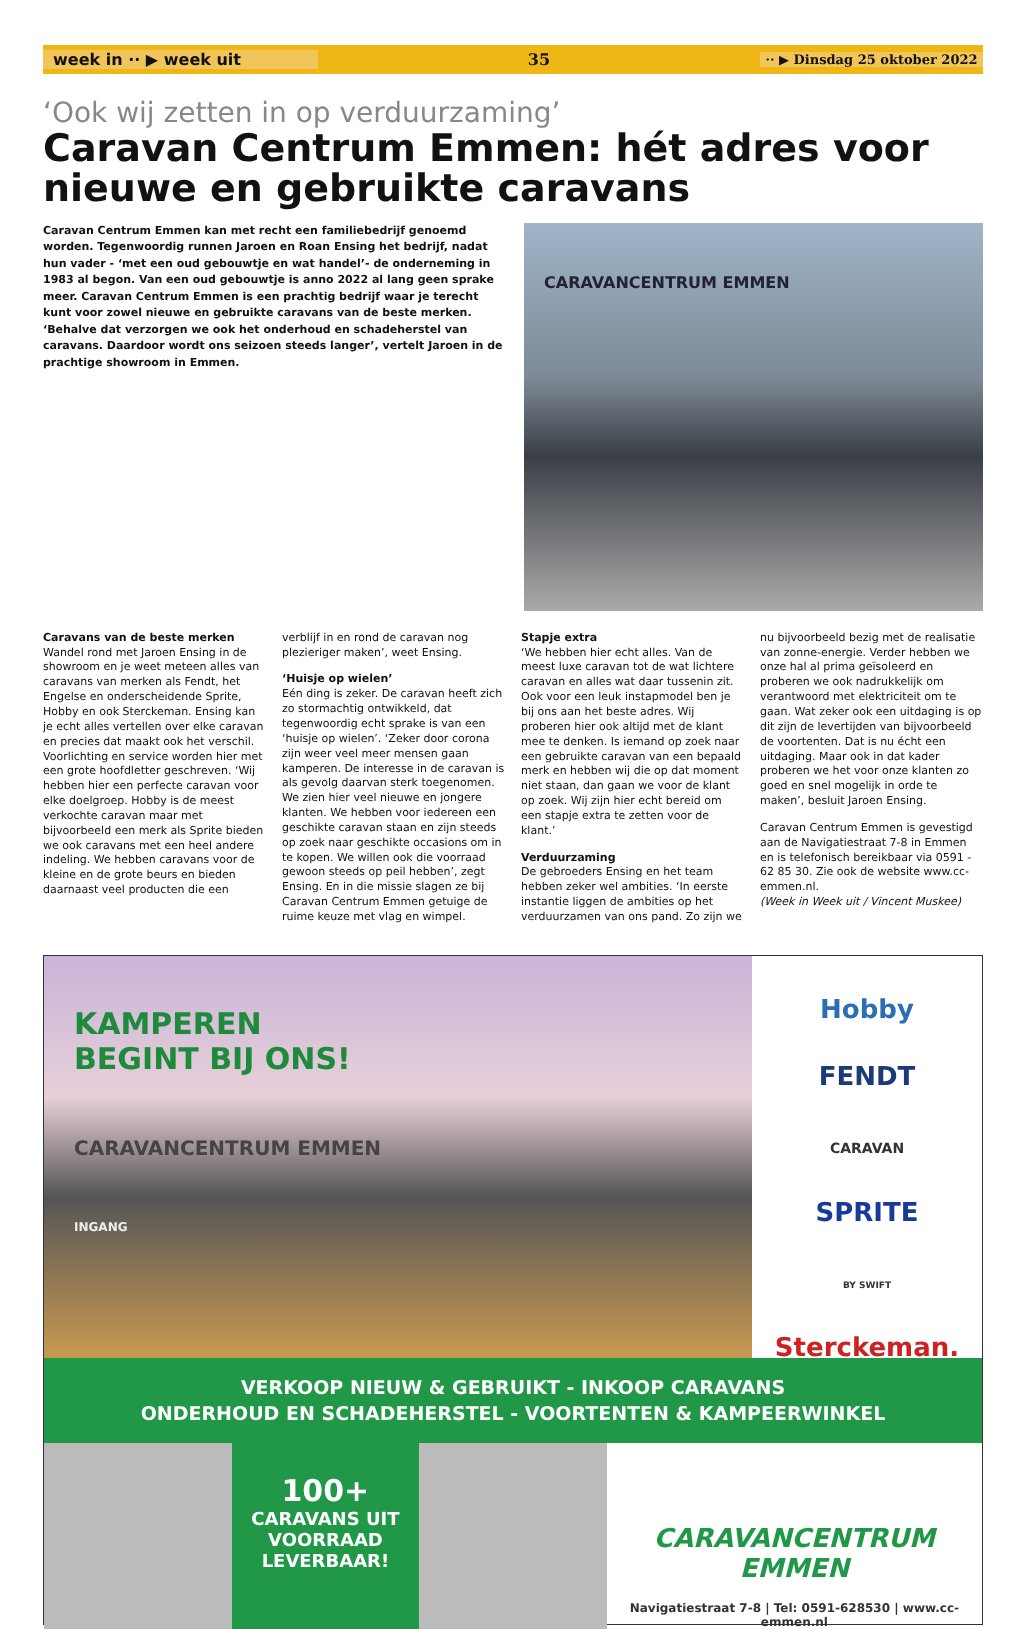week in ·· ▶ week uit 35
·· ▶ Dinsdag 25 oktober 2022
‘Ook wij zetten in op verduurzaming’
Caravan Centrum Emmen: hét adres voor nieuwe en gebruikte caravans
Caravan Centrum Emmen kan met recht een familiebedrijf genoemd worden. Tegenwoordig runnen Jaroen en Roan Ensing het bedrijf, nadat hun vader - ‘met een oud gebouwtje en wat handel’- de onderneming in 1983 al begon. Van een oud gebouwtje is anno 2022 al lang geen sprake meer. Caravan Centrum Emmen is een prachtig bedrijf waar je terecht kunt voor zowel nieuwe en gebruikte caravans van de beste merken. ‘Behalve dat verzorgen we ook het onderhoud en schadeherstel van caravans. Daardoor wordt ons seizoen steeds langer’, vertelt Jaroen in de prachtige showroom in Emmen.
CARAVANCENTRUM EMMEN
Caravans van de beste merken
Wandel rond met Jaroen Ensing in de showroom en je weet meteen alles van caravans van merken als Fendt, het Engelse en onderscheidende Sprite, Hobby en ook Sterckeman. Ensing kan je echt alles vertellen over elke caravan en precies dat maakt ook het verschil. Voorlichting en service worden hier met een grote hoofdletter geschreven. ‘Wij hebben hier een perfecte caravan voor elke doelgroep. Hobby is de meest verkochte caravan maar met bijvoorbeeld een merk als Sprite bieden we ook caravans met een heel andere indeling. We hebben caravans voor de kleine en de grote beurs en bieden daarnaast veel producten die een verblijf in en rond de caravan nog plezieriger maken’, weet Ensing.
‘Huisje op wielen’
Eén ding is zeker. De caravan heeft zich zo stormachtig ontwikkeld, dat tegenwoordig echt sprake is van een ‘huisje op wielen’. ‘Zeker door corona zijn weer veel meer mensen gaan kamperen. De interesse in de caravan is als gevolg daarvan sterk toegenomen. We zien hier veel nieuwe en jongere klanten. We hebben voor iedereen een geschikte caravan staan en zijn steeds op zoek naar geschikte occasions om in te kopen. We willen ook die voorraad gewoon steeds op peil hebben’, zegt Ensing. En in die missie slagen ze bij Caravan Centrum Emmen getuige de ruime keuze met vlag en wimpel.
Stapje extra
‘We hebben hier echt alles. Van de meest luxe caravan tot de wat lichtere caravan en alles wat daar tussenin zit. Ook voor een leuk instapmodel ben je bij ons aan het beste adres. Wij proberen hier ook altijd met de klant mee te denken. Is iemand op zoek naar een gebruikte caravan van een bepaald merk en hebben wij die op dat moment niet staan, dan gaan we voor de klant op zoek. Wij zijn hier echt bereid om een stapje extra te zetten voor de klant.’
Verduurzaming
De gebroeders Ensing en het team hebben zeker wel ambities. ‘In eerste instantie liggen de ambities op het verduurzamen van ons pand. Zo zijn we nu bijvoorbeeld bezig met de realisatie van zonne-energie. Verder hebben we onze hal al prima geïsoleerd en proberen we ook nadrukkelijk om verantwoord met elektriciteit om te gaan. Wat zeker ook een uitdaging is op dit zijn de levertijden van bijvoorbeeld de voortenten. Dat is nu écht een uitdaging. Maar ook in dat kader proberen we het voor onze klanten zo goed en snel mogelijk in orde te maken’, besluit Jaroen Ensing.
Caravan Centrum Emmen is gevestigd aan de Navigatiestraat 7-8 in Emmen en is telefonisch bereikbaar via 0591 - 62 85 30. Zie ook de website www.cc-emmen.nl.
(Week in Week uit / Vincent Muskee)
KAMPEREN
BEGINT BIJ ONS!
CARAVANCENTRUM EMMEN
INGANG
Hobby
FENDT
CARAVAN
SPRITE
BY SWIFT
Sterckeman.
VERKOOP NIEUW & GEBRUIKT - INKOOP CARAVANS
ONDERHOUD EN SCHADEHERSTEL - VOORTENTEN & KAMPEERWINKEL
100+
CARAVANS UIT
VOORRAAD
LEVERBAAR!
CARAVANCENTRUM
EMMEN
Navigatiestraat 7-8 | Tel: 0591-628530 | www.cc-emmen.nl